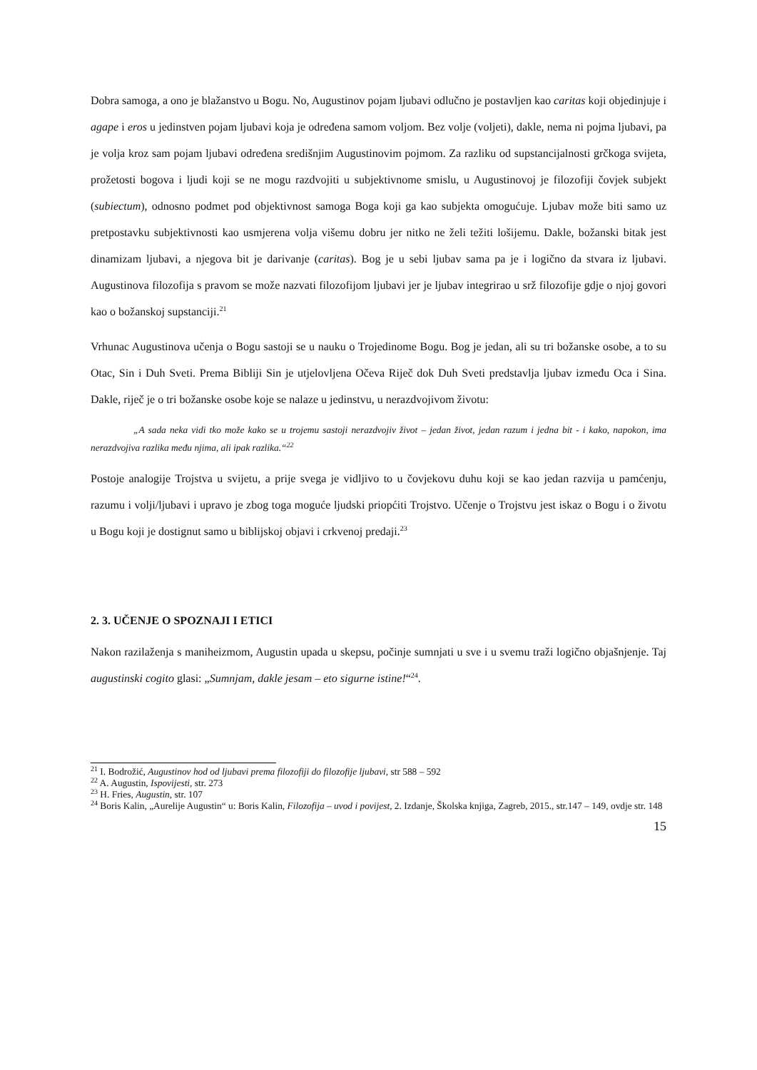Dobra samoga, a ono je blažanstvo u Bogu. No, Augustinov pojam ljubavi odlučno je postavljen kao caritas koji objedinjuje i agape i eros u jedinstven pojam ljubavi koja je određena samom voljom. Bez volje (voljeti), dakle, nema ni pojma ljubavi, pa je volja kroz sam pojam ljubavi određena središnjim Augustinovim pojmom. Za razliku od supstancijalnosti grčkoga svijeta, prožetosti bogova i ljudi koji se ne mogu razdvojiti u subjektivnome smislu, u Augustinovoj je filozofiji čovjek subjekt (subiectum), odnosno podmet pod objektivnost samoga Boga koji ga kao subjekta omogućuje. Ljubav može biti samo uz pretpostavku subjektivnosti kao usmjerena volja višemu dobru jer nitko ne želi težiti lošijemu. Dakle, božanski bitak jest dinamizam ljubavi, a njegova bit je darivanje (caritas). Bog je u sebi ljubav sama pa je i logično da stvara iz ljubavi. Augustinova filozofija s pravom se može nazvati filozofijom ljubavi jer je ljubav integrirao u srž filozofije gdje o njoj govori kao o božanskoj supstanciji.<sup>21</sup>
Vrhunac Augustinova učenja o Bogu sastoji se u nauku o Trojedinome Bogu. Bog je jedan, ali su tri božanske osobe, a to su Otac, Sin i Duh Sveti. Prema Bibliji Sin je utjelovljena Očeva Riječ dok Duh Sveti predstavlja ljubav između Oca i Sina. Dakle, riječ je o tri božanske osobe koje se nalaze u jedinstvu, u nerazdvojivom životu:
„A sada neka vidi tko može kako se u trojemu sastoji nerazdvojiv život – jedan život, jedan razum i jedna bit - i kako, napokon, ima nerazdvojiva razlika među njima, ali ipak razlika.“<sup>22</sup>
Postoje analogije Trojstva u svijetu, a prije svega je vidljivo to u čovjekovu duhu koji se kao jedan razvija u pamćenju, razumu i volji/ljubavi i upravo je zbog toga moguće ljudski priopćiti Trojstvo. Učenje o Trojstvu jest iskaz o Bogu i o životu u Bogu koji je dostignut samo u biblijskoj objavi i crkvenoj predaji.<sup>23</sup>
2. 3. UČENJE O SPOZNAJI I ETICI
Nakon razilaženja s maniheizmom, Augustin upada u skepsu, počinje sumnjati u sve i u svemu traži logično objašnjenje. Taj augustinski cogito glasi: „Sumnjam, dakle jesam – eto sigurne istine!“<sup>24</sup>.
<sup>21</sup> I. Bodrožić, Augustinov hod od ljubavi prema filozofiji do filozofije ljubavi, str 588 – 592
<sup>22</sup> A. Augustin, Ispovijesti, str. 273
<sup>23</sup> H. Fries, Augustin, str. 107
<sup>24</sup> Boris Kalin, „Aurelije Augustin“ u: Boris Kalin, Filozofija – uvod i povijest, 2. Izdanje, Školska knjiga, Zagreb, 2015., str.147 – 149, ovdje str. 148
15